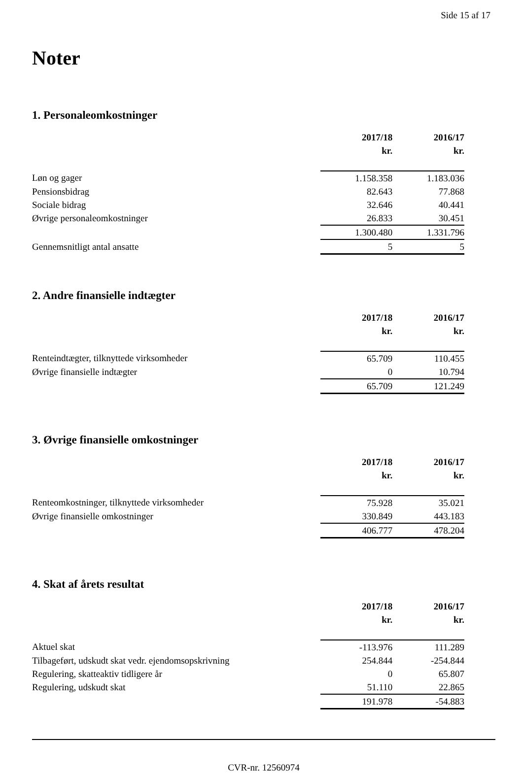Side 15 af 17
Noter
1. Personaleomkostninger
| | 2017/18 | 2016/17 |
| | kr. | kr. |
| Løn og gager | 1.158.358 | 1.183.036 |
| Pensionsbidrag | 82.643 | 77.868 |
| Sociale bidrag | 32.646 | 40.441 |
| Øvrige personaleomkostninger | 26.833 | 30.451 |
| | 1.300.480 | 1.331.796 |
| Gennemsnitligt antal ansatte | 5 | 5 |
2. Andre finansielle indtægter
| | 2017/18 | 2016/17 |
| | kr. | kr. |
| Renteindtægter, tilknyttede virksomheder | 65.709 | 110.455 |
| Øvrige finansielle indtægter | 0 | 10.794 |
| | 65.709 | 121.249 |
3. Øvrige finansielle omkostninger
| | 2017/18 | 2016/17 |
| | kr. | kr. |
| Renteomkostninger, tilknyttede virksomheder | 75.928 | 35.021 |
| Øvrige finansielle omkostninger | 330.849 | 443.183 |
| | 406.777 | 478.204 |
4. Skat af årets resultat
| | 2017/18 | 2016/17 |
| | kr. | kr. |
| Aktuel skat | -113.976 | 111.289 |
| Tilbageført, udskudt skat vedr. ejendomsopskrivning | 254.844 | -254.844 |
| Regulering, skatteaktiv tidligere år | 0 | 65.807 |
| Regulering, udskudt skat | 51.110 | 22.865 |
| | 191.978 | -54.883 |
CVR-nr. 12560974